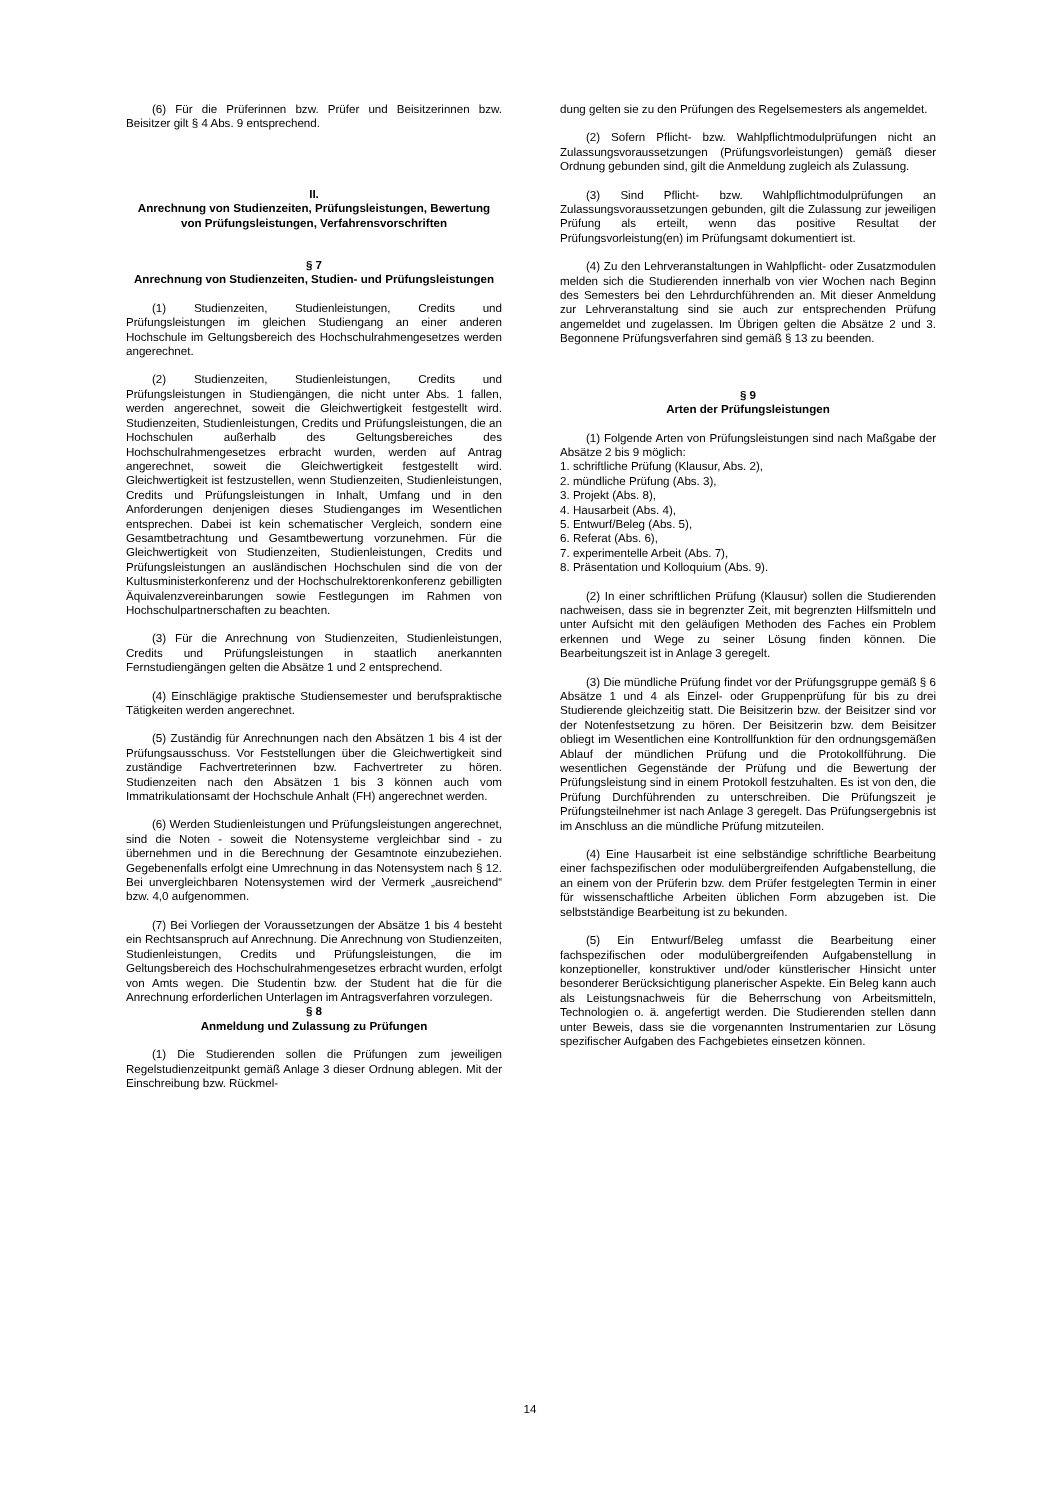(6) Für die Prüferinnen bzw. Prüfer und Beisitzerinnen bzw. Beisitzer gilt § 4 Abs. 9 entsprechend.
II.
Anrechnung von Studienzeiten, Prüfungsleistungen, Bewertung von Prüfungsleistungen, Verfahrensvorschriften
§ 7
Anrechnung von Studienzeiten, Studien- und Prüfungsleistungen
(1) Studienzeiten, Studienleistungen, Credits und Prüfungsleistungen im gleichen Studiengang an einer anderen Hochschule im Geltungsbereich des Hochschulrahmengesetzes werden angerechnet.
(2) Studienzeiten, Studienleistungen, Credits und Prüfungsleistungen in Studiengängen, die nicht unter Abs. 1 fallen, werden angerechnet, soweit die Gleichwertigkeit festgestellt wird. Studienzeiten, Studienleistungen, Credits und Prüfungsleistungen, die an Hochschulen außerhalb des Geltungsbereiches des Hochschulrahmengesetzes erbracht wurden, werden auf Antrag angerechnet, soweit die Gleichwertigkeit festgestellt wird. Gleichwertigkeit ist festzustellen, wenn Studienzeiten, Studienleistungen, Credits und Prüfungsleistungen in Inhalt, Umfang und in den Anforderungen denjenigen dieses Studienganges im Wesentlichen entsprechen. Dabei ist kein schematischer Vergleich, sondern eine Gesamtbetrachtung und Gesamtbewertung vorzunehmen. Für die Gleichwertigkeit von Studienzeiten, Studienleistungen, Credits und Prüfungsleistungen an ausländischen Hochschulen sind die von der Kultusministerkonferenz und der Hochschulrektorenkonferenz gebilligten Äquivalenzvereinbarungen sowie Festlegungen im Rahmen von Hochschulpartnerschaften zu beachten.
(3) Für die Anrechnung von Studienzeiten, Studienleistungen, Credits und Prüfungsleistungen in staatlich anerkannten Fernstudiengängen gelten die Absätze 1 und 2 entsprechend.
(4) Einschlägige praktische Studiensemester und berufspraktische Tätigkeiten werden angerechnet.
(5) Zuständig für Anrechnungen nach den Absätzen 1 bis 4 ist der Prüfungsausschuss. Vor Feststellungen über die Gleichwertigkeit sind zuständige Fachvertreterinnen bzw. Fachvertreter zu hören. Studienzeiten nach den Absätzen 1 bis 3 können auch vom Immatrikulationsamt der Hochschule Anhalt (FH) angerechnet werden.
(6) Werden Studienleistungen und Prüfungsleistungen angerechnet, sind die Noten - soweit die Notensysteme vergleichbar sind - zu übernehmen und in die Berechnung der Gesamtnote einzubeziehen. Gegebenenfalls erfolgt eine Umrechnung in das Notensystem nach § 12. Bei unvergleichbaren Notensystemen wird der Vermerk „ausreichend“ bzw. 4,0 aufgenommen.
(7) Bei Vorliegen der Voraussetzungen der Absätze 1 bis 4 besteht ein Rechtsanspruch auf Anrechnung. Die Anrechnung von Studienzeiten, Studienleistungen, Credits und Prüfungsleistungen, die im Geltungsbereich des Hochschulrahmengesetzes erbracht wurden, erfolgt von Amts wegen. Die Studentin bzw. der Student hat die für die Anrechnung erforderlichen Unterlagen im Antragsverfahren vorzulegen.
§ 8
Anmeldung und Zulassung zu Prüfungen
(1) Die Studierenden sollen die Prüfungen zum jeweiligen Regelstudienzeitpunkt gemäß Anlage 3 dieser Ordnung ablegen. Mit der Einschreibung bzw. Rückmel-
dung gelten sie zu den Prüfungen des Regelsemesters als angemeldet.
(2) Sofern Pflicht- bzw. Wahlpflichtmodulprüfungen nicht an Zulassungsvoraussetzungen (Prüfungsvorleistungen) gemäß dieser Ordnung gebunden sind, gilt die Anmeldung zugleich als Zulassung.
(3) Sind Pflicht- bzw. Wahlpflichtmodulprüfungen an Zulassungsvoraussetzungen gebunden, gilt die Zulassung zur jeweiligen Prüfung als erteilt, wenn das positive Resultat der Prüfungsvorleistung(en) im Prüfungsamt dokumentiert ist.
(4) Zu den Lehrveranstaltungen in Wahlpflicht- oder Zusatzmodulen melden sich die Studierenden innerhalb von vier Wochen nach Beginn des Semesters bei den Lehrdurchführenden an. Mit dieser Anmeldung zur Lehrveranstaltung sind sie auch zur entsprechenden Prüfung angemeldet und zugelassen. Im Übrigen gelten die Absätze 2 und 3. Begonnene Prüfungsverfahren sind gemäß § 13 zu beenden.
§ 9
Arten der Prüfungsleistungen
(1) Folgende Arten von Prüfungsleistungen sind nach Maßgabe der Absätze 2 bis 9 möglich:
1. schriftliche Prüfung (Klausur, Abs. 2),
2. mündliche Prüfung (Abs. 3),
3. Projekt (Abs. 8),
4. Hausarbeit (Abs. 4),
5. Entwurf/Beleg (Abs. 5),
6. Referat (Abs. 6),
7. experimentelle Arbeit (Abs. 7),
8. Präsentation und Kolloquium (Abs. 9).
(2) In einer schriftlichen Prüfung (Klausur) sollen die Studierenden nachweisen, dass sie in begrenzter Zeit, mit begrenzten Hilfsmitteln und unter Aufsicht mit den geläufigen Methoden des Faches ein Problem erkennen und Wege zu seiner Lösung finden können. Die Bearbeitungszeit ist in Anlage 3 geregelt.
(3) Die mündliche Prüfung findet vor der Prüfungsgruppe gemäß § 6 Absätze 1 und 4 als Einzel- oder Gruppenprüfung für bis zu drei Studierende gleichzeitig statt. Die Beisitzerin bzw. der Beisitzer sind vor der Notenfestsetzung zu hören. Der Beisitzerin bzw. dem Beisitzer obliegt im Wesentlichen eine Kontrollfunktion für den ordnungsgemäßen Ablauf der mündlichen Prüfung und die Protokollführung. Die wesentlichen Gegenstände der Prüfung und die Bewertung der Prüfungsleistung sind in einem Protokoll festzuhalten. Es ist von den, die Prüfung Durchführenden zu unterschreiben. Die Prüfungszeit je Prüfungsteilnehmer ist nach Anlage 3 geregelt. Das Prüfungsergebnis ist im Anschluss an die mündliche Prüfung mitzuteilen.
(4) Eine Hausarbeit ist eine selbständige schriftliche Bearbeitung einer fachspezifischen oder modulübergreifenden Aufgabenstellung, die an einem von der Prüferin bzw. dem Prüfer festgelegten Termin in einer für wissenschaftliche Arbeiten üblichen Form abzugeben ist. Die selbstständige Bearbeitung ist zu bekunden.
(5) Ein Entwurf/Beleg umfasst die Bearbeitung einer fachspezifischen oder modulübergreifenden Aufgabenstellung in konzeptioneller, konstruktiver und/oder künstlerischer Hinsicht unter besonderer Berücksichtigung planerischer Aspekte. Ein Beleg kann auch als Leistungsnachweis für die Beherrschung von Arbeitsmitteln, Technologien o. ä. angefertigt werden. Die Studierenden stellen dann unter Beweis, dass sie die vorgenannten Instrumentarien zur Lösung spezifischer Aufgaben des Fachgebietes einsetzen können.
14